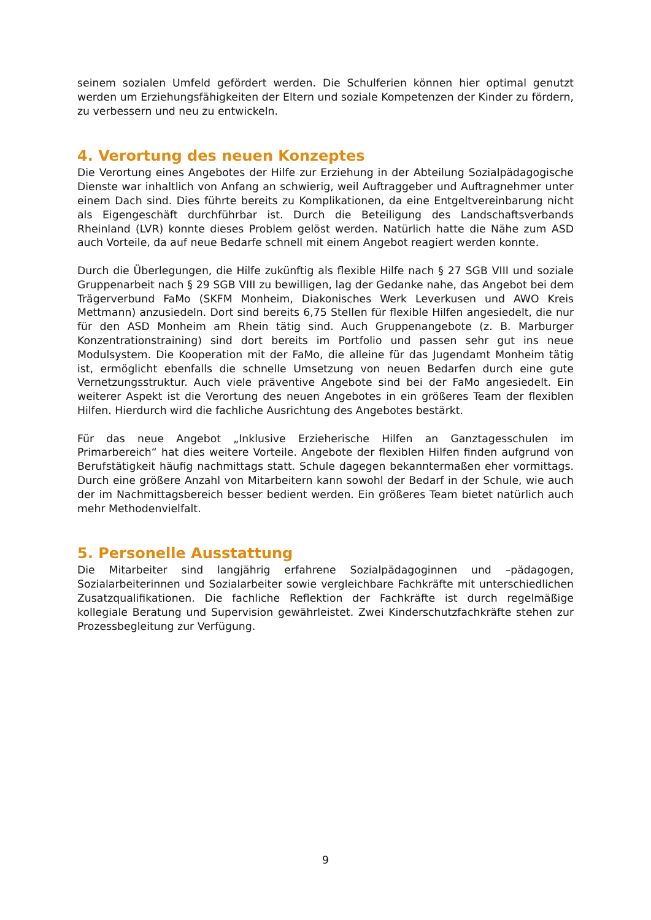seinem sozialen Umfeld gefördert werden. Die Schulferien können hier optimal genutzt werden um Erziehungsfähigkeiten der Eltern und soziale Kompetenzen der Kinder zu fördern, zu verbessern und neu zu entwickeln.
4. Verortung des neuen Konzeptes
Die Verortung eines Angebotes der Hilfe zur Erziehung in der Abteilung Sozialpädagogische Dienste war inhaltlich von Anfang an schwierig, weil Auftraggeber und Auftragnehmer unter einem Dach sind. Dies führte bereits zu Komplikationen, da eine Entgeltvereinbarung nicht als Eigengeschäft durchführbar ist. Durch die Beteiligung des Landschaftsverbands Rheinland (LVR) konnte dieses Problem gelöst werden. Natürlich hatte die Nähe zum ASD auch Vorteile, da auf neue Bedarfe schnell mit einem Angebot reagiert werden konnte.
Durch die Überlegungen, die Hilfe zukünftig als flexible Hilfe nach § 27 SGB VIII und soziale Gruppenarbeit nach § 29 SGB VIII zu bewilligen, lag der Gedanke nahe, das Angebot bei dem Trägerverbund FaMo (SKFM Monheim, Diakonisches Werk Leverkusen und AWO Kreis Mettmann) anzusiedeln. Dort sind bereits 6,75 Stellen für flexible Hilfen angesiedelt, die nur für den ASD Monheim am Rhein tätig sind. Auch Gruppenangebote (z. B. Marburger Konzentrationstraining) sind dort bereits im Portfolio und passen sehr gut ins neue Modulsystem. Die Kooperation mit der FaMo, die alleine für das Jugendamt Monheim tätig ist, ermöglicht ebenfalls die schnelle Umsetzung von neuen Bedarfen durch eine gute Vernetzungsstruktur. Auch viele präventive Angebote sind bei der FaMo angesiedelt. Ein weiterer Aspekt ist die Verortung des neuen Angebotes in ein größeres Team der flexiblen Hilfen. Hierdurch wird die fachliche Ausrichtung des Angebotes bestärkt.
Für das neue Angebot „Inklusive Erzieherische Hilfen an Ganztagesschulen im Primarbereich“ hat dies weitere Vorteile. Angebote der flexiblen Hilfen finden aufgrund von Berufstätigkeit häufig nachmittags statt. Schule dagegen bekanntermaßen eher vormittags. Durch eine größere Anzahl von Mitarbeitern kann sowohl der Bedarf in der Schule, wie auch der im Nachmittagsbereich besser bedient werden. Ein größeres Team bietet natürlich auch mehr Methodenvielfalt.
5. Personelle Ausstattung
Die Mitarbeiter sind langjährig erfahrene Sozialpädagoginnen und –pädagogen, Sozialarbeiterinnen und Sozialarbeiter sowie vergleichbare Fachkräfte mit unterschiedlichen Zusatzqualifikationen. Die fachliche Reflektion der Fachkräfte ist durch regelmäßige kollegiale Beratung und Supervision gewährleistet. Zwei Kinderschutzfachkräfte stehen zur Prozessbegleitung zur Verfügung.
9